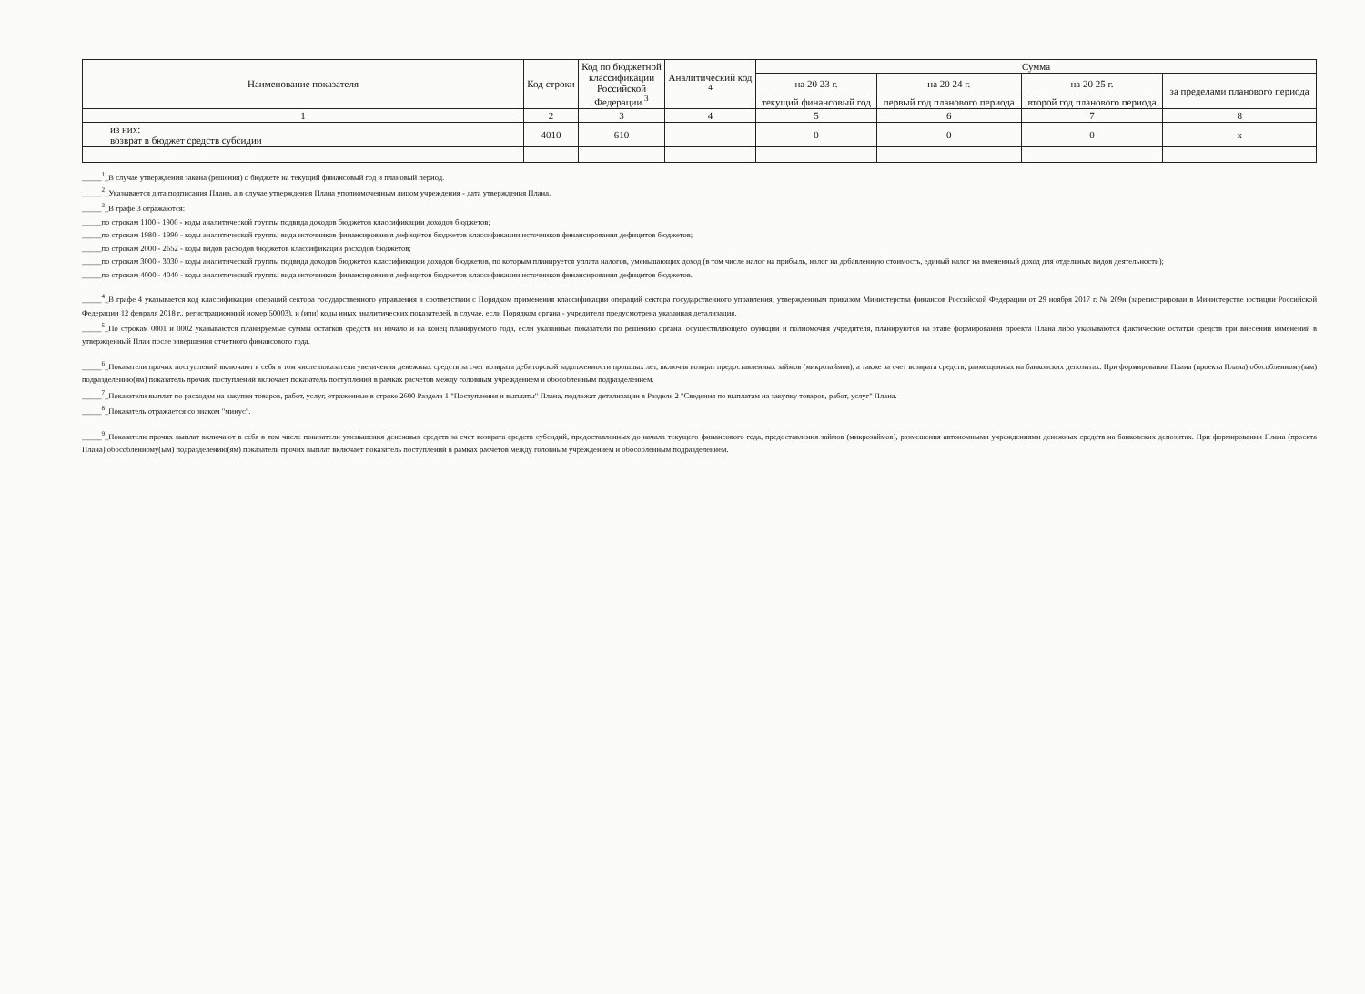| Наименование показателя | Код строки | Код по бюджетной классификации Российской Федерации <sup>3</sup> | Аналитический код <sup>4</sup> | Сумма | | | |
| --- | --- | --- | --- | --- | --- | --- | --- |
| | | | | на 20 23 г. | на 20 24 г. | на 20 25 г. | за пределами планового периода |
| | | | | текущий финансовый год | первый год планового периода | второй год планового периода | |
| 1 | 2 | 3 | 4 | 5 | 6 | 7 | 8 |
| из них: возврат в бюджет средств субсидии | 4010 | 610 | | 0 | 0 | 0 | х |
_____<sup>1</sup>_В случае утверждения закона (решения) о бюджете на текущий финансовый год и плановый период.
_____<sup>2</sup>_Указывается дата подписания Плана, а в случае утверждения Плана уполномоченным лицом учреждения - дата утверждения Плана.
_____<sup>3</sup>_В графе 3 отражаются:
_____по строкам 1100 - 1900 - коды аналитической группы подвида доходов бюджетов классификации доходов бюджетов;
_____по строкам 1980 - 1990 - коды аналитической группы вида источников финансирования дефицитов бюджетов классификации источников финансирования дефицитов бюджетов;
_____по строкам 2000 - 2652 - коды видов расходов бюджетов классификации расходов бюджетов;
_____по строкам 3000 - 3030 - коды аналитической группы подвида доходов бюджетов классификации доходов бюджетов, по которым планируется уплата налогов, уменьшающих доход (в том числе налог на прибыль, налог на добавленную стоимость, единый налог на вмененный доход для отдельных видов деятельности);
_____по строкам 4000 - 4040 - коды аналитической группы вида источников финансирования дефицитов бюджетов классификации источников финансирования дефицитов бюджетов.
_____<sup>4</sup>_В графе 4 указывается код классификации операций сектора государственного управления в соответствии с Порядком применения классификации операций сектора государственного управления, утвержденным приказом Министерства финансов Российской Федерации от 29 ноября 2017 г. № 209н (зарегистрирован в Министерстве юстиции Российской Федерации 12 февраля 2018 г., регистрационный номер 50003), и (или) коды иных аналитических показателей, в случае, если Порядком органа - учредителя предусмотрена указанная детализация.
_____<sup>5</sup>_По строкам 0001 и 0002 указываются планируемые суммы остатков средств на начало и на конец планируемого года, если указанные показатели по решению органа, осуществляющего функции и полномочия учредителя, планируются на этапе формирования проекта Плана либо указываются фактические остатки средств при внесении изменений в утвержденный План после завершения отчетного финансового года.
_____<sup>6</sup>_Показатели прочих поступлений включают в себя в том числе показатели увеличения денежных средств за счет возврата дебиторской задолженности прошлых лет, включая возврат предоставленных займов (микрозаймов), а также за счет возврата средств, размещенных на банковских депозитах. При формировании Плана (проекта Плана) обособленному(ым) подразделению(ям) показатель прочих поступлений включает показатель поступлений в рамках расчетов между головным учреждением и обособленным подразделением.
_____<sup>7</sup>_Показатели выплат по расходам на закупки товаров, работ, услуг, отраженные в строке 2600 Раздела 1 "Поступления и выплаты" Плана, подлежат детализации в Разделе 2 "Сведения по выплатам на закупку товаров, работ, услуг" Плана.
_____<sup>8</sup>_Показатель отражается со знаком "минус".
_____<sup>9</sup>_Показатели прочих выплат включают в себя в том числе показатели уменьшения денежных средств за счет возврата средств субсидий, предоставленных до начала текущего финансового года, предоставления займов (микрозаймов), размещения автономными учреждениями денежных средств на банковских депозитах. При формировании Плана (проекта Плана) обособленному(ым) подразделению(ям) показатель прочих выплат включает показатель поступлений в рамках расчетов между головным учреждением и обособленным подразделением.